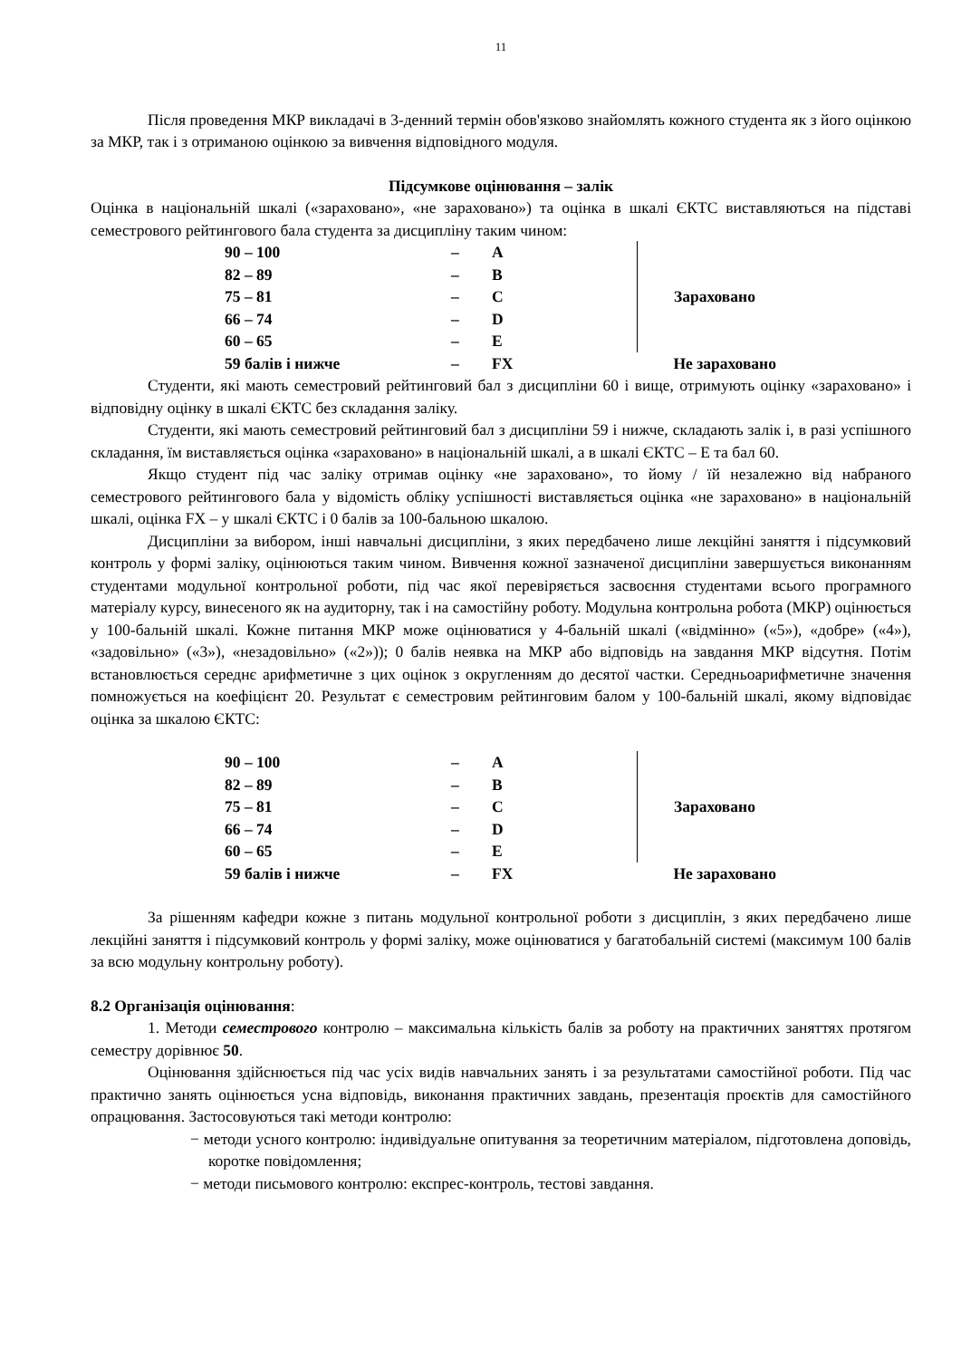11
Після проведення МКР викладачі в 3-денний термін обов'язково знайомлять кожного студента як з його оцінкою за МКР, так і з отриманою оцінкою за вивчення відповідного модуля.
Підсумкове оцінювання – залік
Оцінка в національній шкалі («зараховано», «не зараховано») та оцінка в шкалі ЄКТС виставляються на підставі семестрового рейтингового бала студента за дисципліну таким чином:
| 90 – 100 | – | A | | Зараховано |
| 82 – 89 | – | B | | |
| 75 – 81 | – | C | | |
| 66 – 74 | – | D | | |
| 60 – 65 | – | E | | |
| 59 балів і нижче | – | FX | | Не зараховано |
Студенти, які мають семестровий рейтинговий бал з дисципліни 60 і вище, отримують оцінку «зараховано» і відповідну оцінку в шкалі ЄКТС без складання заліку.
Студенти, які мають семестровий рейтинговий бал з дисципліни 59 і нижче, складають залік і, в разі успішного складання, їм виставляється оцінка «зараховано» в національній шкалі, а в шкалі ЄКТС – Е та бал 60.
Якщо студент під час заліку отримав оцінку «не зараховано», то йому / їй незалежно від набраного семестрового рейтингового бала у відомість обліку успішності виставляється оцінка «не зараховано» в національній шкалі, оцінка FX – у шкалі ЄКТС і 0 балів за 100-бальною шкалою.
Дисципліни за вибором, інші навчальні дисципліни, з яких передбачено лише лекційні заняття і підсумковий контроль у формі заліку, оцінюються таким чином. Вивчення кожної зазначеної дисципліни завершується виконанням студентами модульної контрольної роботи, під час якої перевіряється засвоєння студентами всього програмного матеріалу курсу, винесеного як на аудиторну, так і на самостійну роботу. Модульна контрольна робота (МКР) оцінюється у 100-бальній шкалі. Кожне питання МКР може оцінюватися у 4-бальній шкалі («відмінно» («5»), «добре» («4»), «задовільно» («3»), «незадовільно» («2»)); 0 балів неявка на МКР або відповідь на завдання МКР відсутня. Потім встановлюється середнє арифметичне з цих оцінок з округленням до десятої частки. Середньоарифметичне значення помножується на коефіцієнт 20. Результат є семестровим рейтинговим балом у 100-бальній шкалі, якому відповідає оцінка за шкалою ЄКТС:
| 90 – 100 | – | A | | Зараховано |
| 82 – 89 | – | B | | |
| 75 – 81 | – | C | | |
| 66 – 74 | – | D | | |
| 60 – 65 | – | E | | |
| 59 балів і нижче | – | FX | | Не зараховано |
За рішенням кафедри кожне з питань модульної контрольної роботи з дисциплін, з яких передбачено лише лекційні заняття і підсумковий контроль у формі заліку, може оцінюватися у багатобальній системі (максимум 100 балів за всю модульну контрольну роботу).
8.2 Організація оцінювання:
1. Методи семестрового контролю – максимальна кількість балів за роботу на практичних заняттях протягом семестру дорівнює 50.
Оцінювання здійснюється під час усіх видів навчальних занять і за результатами самостійної роботи. Під час практично занять оцінюється усна відповідь, виконання практичних завдань, презентація проєктів для самостійного опрацювання. Застосовуються такі методи контролю:
− методи усного контролю: індивідуальне опитування за теоретичним матеріалом, підготовлена доповідь, коротке повідомлення;
− методи письмового контролю: експрес-контроль, тестові завдання.